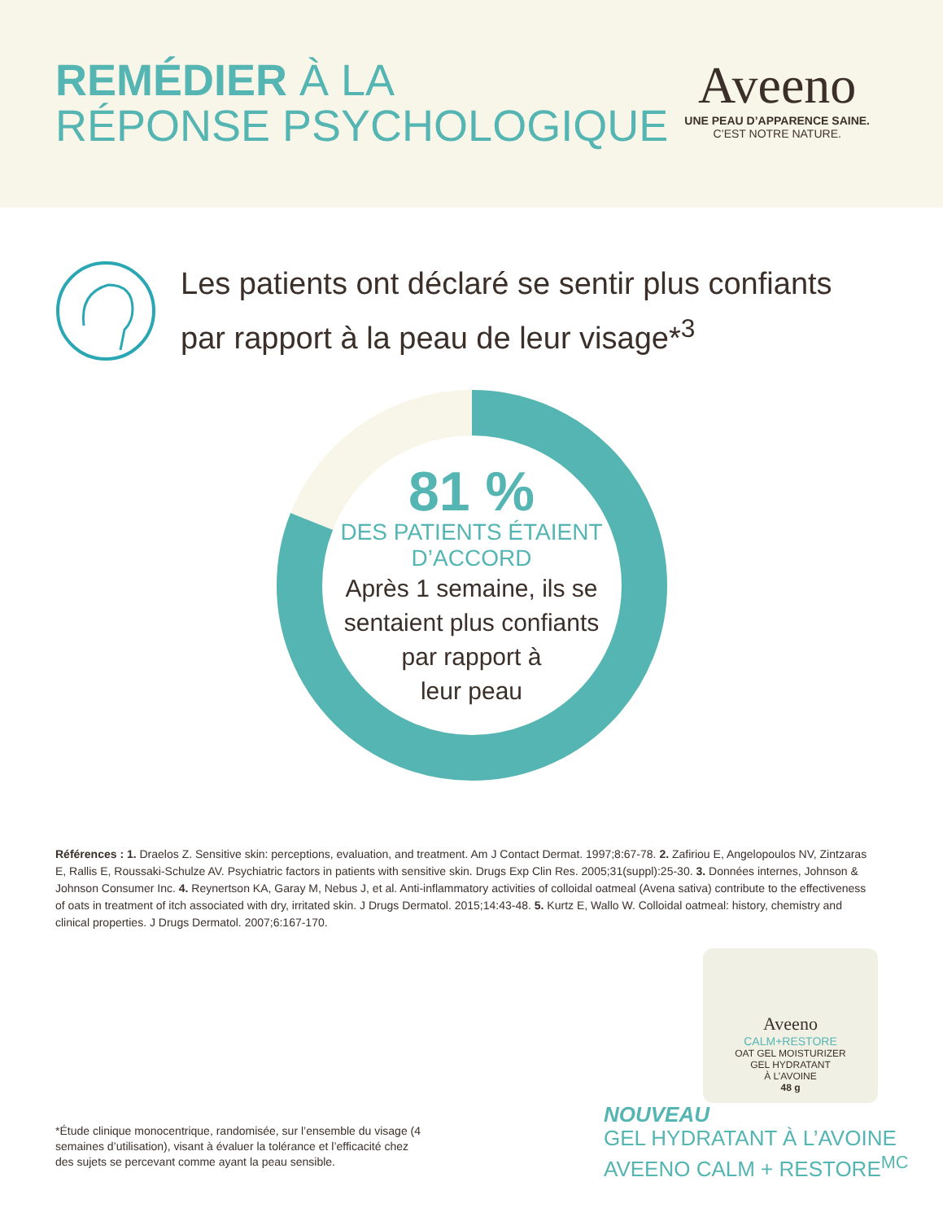REMÉDIER À LA
RÉPONSE PSYCHOLOGIQUE
Aveeno
UNE PEAU D’APPARENCE SAINE.
C’EST NOTRE NATURE.
Les patients ont déclaré se sentir plus confiants
par rapport à la peau de leur visage*<sup>3</sup>
81 %
DES PATIENTS ÉTAIENT
D’ACCORD
Après 1 semaine, ils se
sentaient plus confiants
par rapport à
leur peau
Références : 1. Draelos Z. Sensitive skin: perceptions, evaluation, and treatment. Am J Contact Dermat. 1997;8:67-78. 2. Zafiriou E, Angelopoulos NV, Zintzaras E, Rallis E, Roussaki-Schulze AV. Psychiatric factors in patients with sensitive skin. Drugs Exp Clin Res. 2005;31(suppl):25-30. 3. Données internes, Johnson & Johnson Consumer Inc. 4. Reynertson KA, Garay M, Nebus J, et al. Anti-inflammatory activities of colloidal oatmeal (Avena sativa) contribute to the effectiveness of oats in treatment of itch associated with dry, irritated skin. J Drugs Dermatol. 2015;14:43-48. 5. Kurtz E, Wallo W. Colloidal oatmeal: history, chemistry and clinical properties. J Drugs Dermatol. 2007;6:167-170.
Aveeno
CALM+RESTORE
OAT GEL MOISTURIZER
GEL HYDRATANT
À L’AVOINE
48 g
NOUVEAU
GEL HYDRATANT À L’AVOINE
AVEENO CALM + RESTORE<sup>MC</sup>
*Étude clinique monocentrique, randomisée, sur l’ensemble du visage (4 semaines d’utilisation), visant à évaluer la tolérance et l’efficacité chez des sujets se percevant comme ayant la peau sensible.